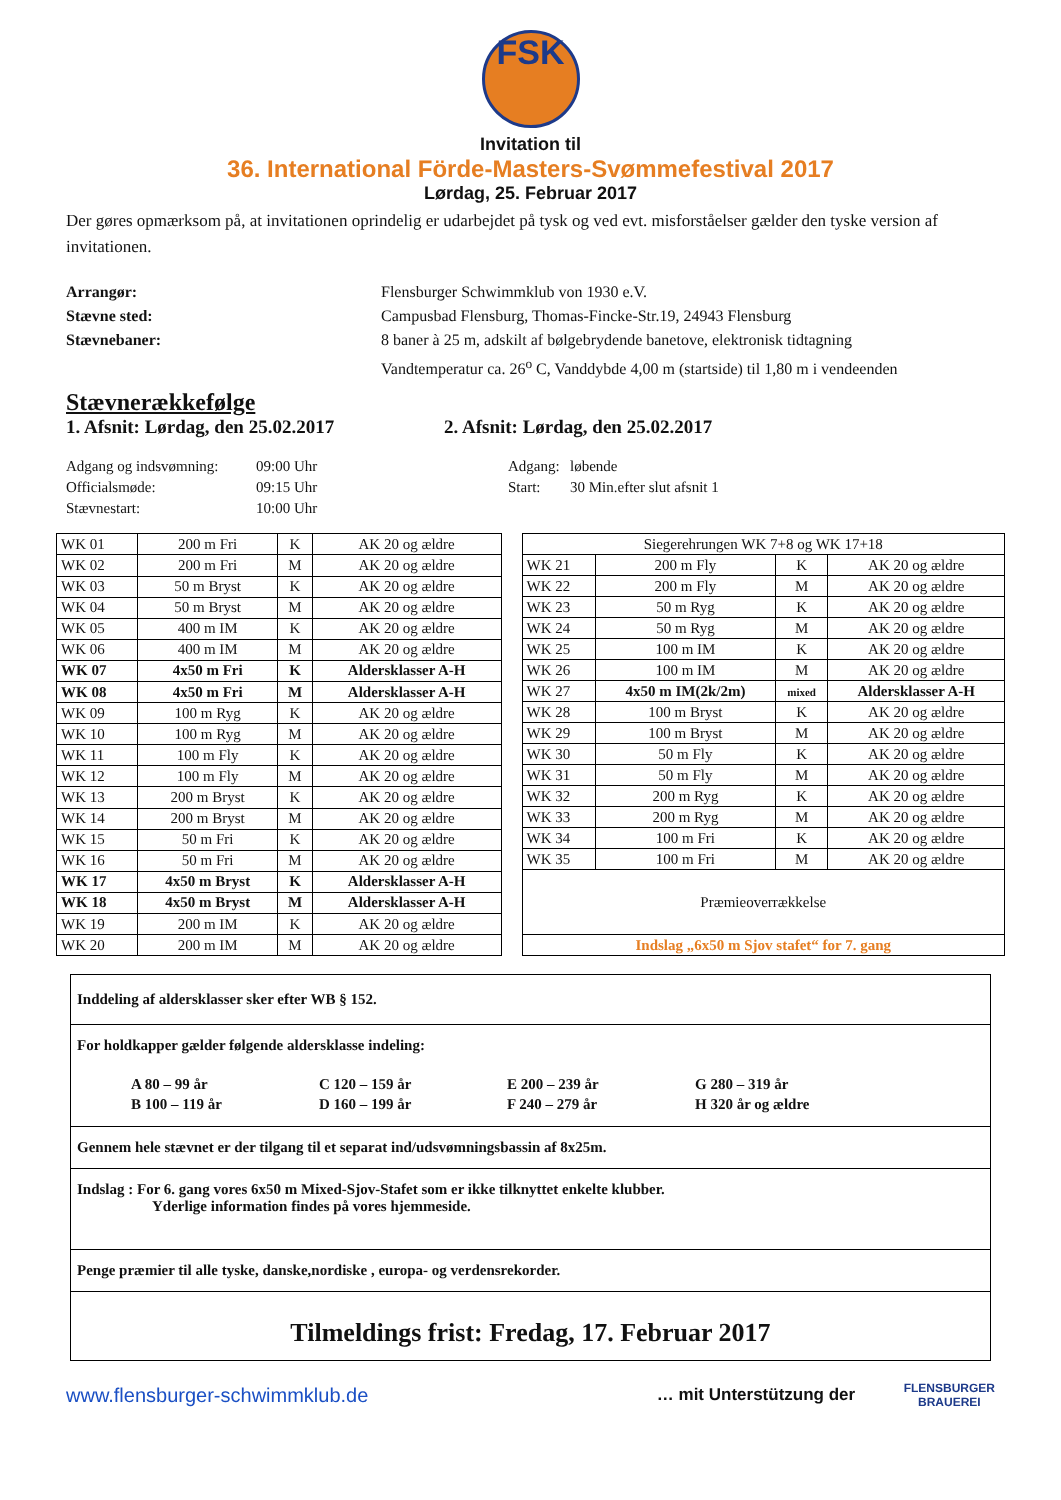FSK
Invitation til
36. International Förde-Masters-Svømmefestival 2017
Lørdag, 25. Februar 2017
Der gøres opmærksom på, at invitationen oprindelig er udarbejdet på tysk og ved evt. misforståelser gælder den tyske version af invitationen.
Arrangør: Flensburger Schwimmklub von 1930 e.V. Stævne sted: Campusbad Flensburg, Thomas-Fincke-Str.19, 24943 Flensburg Stævnebaner: 8 baner à 25 m, adskilt af bølgebrydende banetove, elektronisk tidtagning Vandtemperatur ca. 26<sup>o</sup> C, Vanddybde 4,00 m (startside) til 1,80 m i vendeenden
Stævnerækkefølge
1. Afsnit: Lørdag, den 25.02.2017 2. Afsnit: Lørdag, den 25.02.2017
Adgang og indsvømning:
Officialsmøde:
Stævnestart:
09:00 Uhr
09:15 Uhr
10:00 Uhr
Adgang:
Start:
løbende
30 Min.efter slut afsnit 1
| WK 01 | 200 m Fri | K | AK 20 og ældre |
| WK 02 | 200 m Fri | M | AK 20 og ældre |
| WK 03 | 50 m Bryst | K | AK 20 og ældre |
| WK 04 | 50 m Bryst | M | AK 20 og ældre |
| WK 05 | 400 m IM | K | AK 20 og ældre |
| WK 06 | 400 m IM | M | AK 20 og ældre |
| WK 07 | 4x50 m Fri | K | Aldersklasser A-H |
| WK 08 | 4x50 m Fri | M | Aldersklasser A-H |
| WK 09 | 100 m Ryg | K | AK 20 og ældre |
| WK 10 | 100 m Ryg | M | AK 20 og ældre |
| WK 11 | 100 m Fly | K | AK 20 og ældre |
| WK 12 | 100 m Fly | M | AK 20 og ældre |
| WK 13 | 200 m Bryst | K | AK 20 og ældre |
| WK 14 | 200 m Bryst | M | AK 20 og ældre |
| WK 15 | 50 m Fri | K | AK 20 og ældre |
| WK 16 | 50 m Fri | M | AK 20 og ældre |
| WK 17 | 4x50 m Bryst | K | Aldersklasser A-H |
| WK 18 | 4x50 m Bryst | M | Aldersklasser A-H |
| WK 19 | 200 m IM | K | AK 20 og ældre |
| WK 20 | 200 m IM | M | AK 20 og ældre |
| Siegerehrungen WK 7+8 og WK 17+18 | | | |
| WK 21 | 200 m Fly | K | AK 20 og ældre |
| WK 22 | 200 m Fly | M | AK 20 og ældre |
| WK 23 | 50 m Ryg | K | AK 20 og ældre |
| WK 24 | 50 m Ryg | M | AK 20 og ældre |
| WK 25 | 100 m IM | K | AK 20 og ældre |
| WK 26 | 100 m IM | M | AK 20 og ældre |
| WK 27 | 4x50 m IM(2k/2m) | mixed | Aldersklasser A-H |
| WK 28 | 100 m Bryst | K | AK 20 og ældre |
| WK 29 | 100 m Bryst | M | AK 20 og ældre |
| WK 30 | 50 m Fly | K | AK 20 og ældre |
| WK 31 | 50 m Fly | M | AK 20 og ældre |
| WK 32 | 200 m Ryg | K | AK 20 og ældre |
| WK 33 | 200 m Ryg | M | AK 20 og ældre |
| WK 34 | 100 m Fri | K | AK 20 og ældre |
| WK 35 | 100 m Fri | M | AK 20 og ældre |
| Præmieoverrækkelse | | | |
| Indslag „6x50 m Sjov stafet“ for 7. gang | | | |
Inddeling af aldersklasser sker efter WB § 152.
For holdkapper gælder følgende aldersklasse indeling:
| A 80 – 99 år | C 120 – 159 år | E 200 – 239 år | G 280 – 319 år |
| B 100 – 119 år | D 160 – 199 år | F 240 – 279 år | H 320 år og ældre |
Gennem hele stævnet er der tilgang til et separat ind/udsvømningsbassin af 8x25m.
Indslag : For 6. gang vores 6x50 m Mixed-Sjov-Stafet som er ikke tilknyttet enkelte klubber.
Yderlige information findes på vores hjemmeside.
Penge præmier til alle tyske, danske,nordiske , europa- og verdensrekorder.
Tilmeldings frist: Fredag, 17. Februar 2017
www.flensburger-schwimmklub.de … mit Unterstützung der FLENSBURGER
BRAUEREI